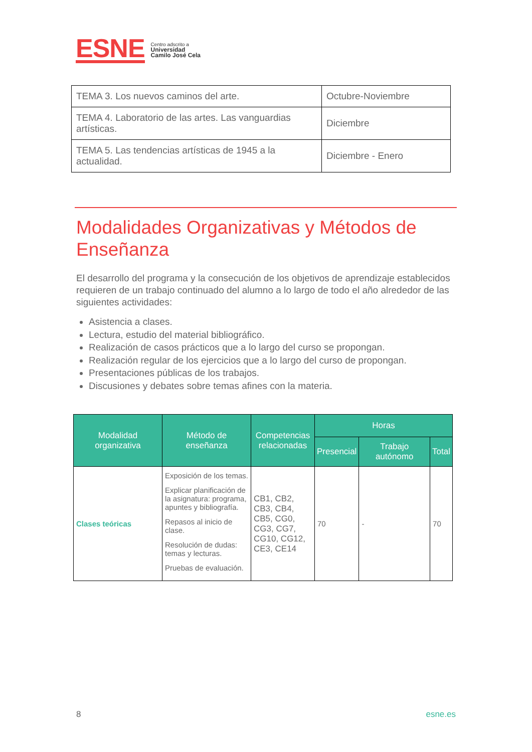ESNE
Centro adscrito a
Universidad
Camilo José Cela
| TEMA 3. Los nuevos caminos del arte. | Octubre-Noviembre |
| TEMA 4. Laboratorio de las artes. Las vanguardias artísticas. | Diciembre |
| TEMA 5. Las tendencias artísticas de 1945 a la actualidad. | Diciembre - Enero |
Modalidades Organizativas y Métodos de Enseñanza
El desarrollo del programa y la consecución de los objetivos de aprendizaje establecidos requieren de un trabajo continuado del alumno a lo largo de todo el año alrededor de las siguientes actividades:
Asistencia a clases.
Lectura, estudio del material bibliográfico.
Realización de casos prácticos que a lo largo del curso se propongan.
Realización regular de los ejercicios que a lo largo del curso de propongan.
Presentaciones públicas de los trabajos.
Discusiones y debates sobre temas afines con la materia.
| Modalidad organizativa | Método de enseñanza | Competencias relacionadas | Horas | | |
| --- | --- | --- | --- | --- | --- |
| | | | Presencial | Trabajo autónomo | Total |
| Clases teóricas | Exposición de los temas. Explicar planificación de la asignatura: programa, apuntes y bibliografía. Repasos al inicio de clase. Resolución de dudas: temas y lecturas. Pruebas de evaluación. | CB1, CB2, CB3, CB4, CB5, CG0, CG3, CG7, CG10, CG12, CE3, CE14 | 70 | - | 70 |
8 esne.es